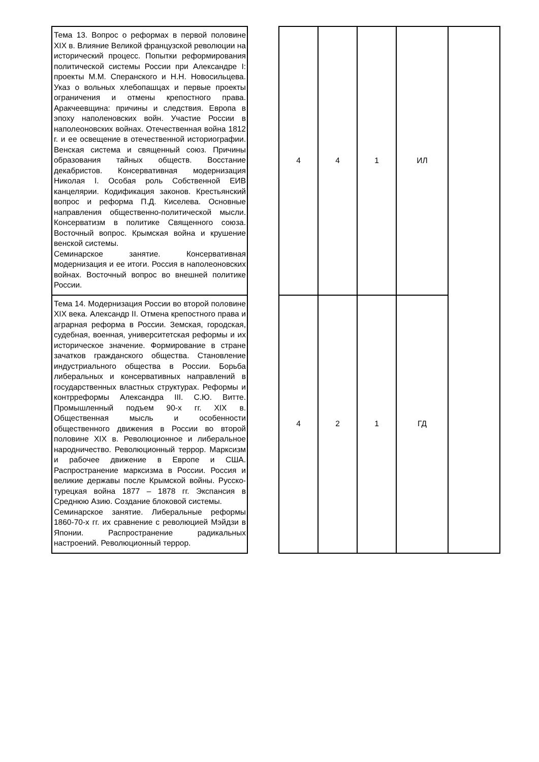| Тема 13. Вопрос о реформах в первой половине XIX в. Влияние Великой французской революции на исторический процесс. Попытки реформирования политической системы России при Александре I: проекты М.М. Сперанского и Н.Н. Новосильцева. Указ о вольных хлебопашцах и первые проекты ограничения и отмены крепостного права. Аракчеевщина: причины и следствия. Европа в эпоху наполеновских войн. Участие России в наполеоновских войнах. Отечественная война 1812 г. и ее освещение в отечественной историографии. Венская система и священный союз. Причины образования тайных обществ. Восстание декабристов. Консервативная модернизация Николая I. Особая роль Собственной ЕИВ канцелярии. Кодификация законов. Крестьянский вопрос и реформа П.Д. Киселева. Основные направления общественно-политической мысли. Консерватизм в политике Священного союза. Восточный вопрос. Крымская война и крушение венской системы. Семинарское занятие. Консервативная модернизация и ее итоги. Россия в наполеоновских войнах. Восточный вопрос во внешней политике России. | | 4 | 4 | 1 | ИЛ | |
| Тема 14. Модернизация России во второй половине XIX века. Александр II. Отмена крепостного права и аграрная реформа в России. Земская, городская, судебная, военная, университетская реформы и их историческое значение. Формирование в стране зачатков гражданского общества. Становление индустриального общества в России. Борьба либеральных и консервативных направлений в государственных властных структурах. Реформы и контрреформы Александра III. С.Ю. Витте. Промышленный подъем 90-х гг. XIX в. Общественная мысль и особенности общественного движения в России во второй половине XIX в. Революционное и либеральное народничество. Революционный террор. Марксизм и рабочее движение в Европе и США. Распространение марксизма в России. Россия и великие державы после Крымской войны. Русско-турецкая война 1877 – 1878 гг. Экспансия в Среднюю Азию. Создание блоковой системы. Семинарское занятие. Либеральные реформы 1860-70-х гг. их сравнение с революцией Мэйдзи в Японии. Распространение радикальных настроений. Революционный террор. | | 4 | 2 | 1 | ГД | |